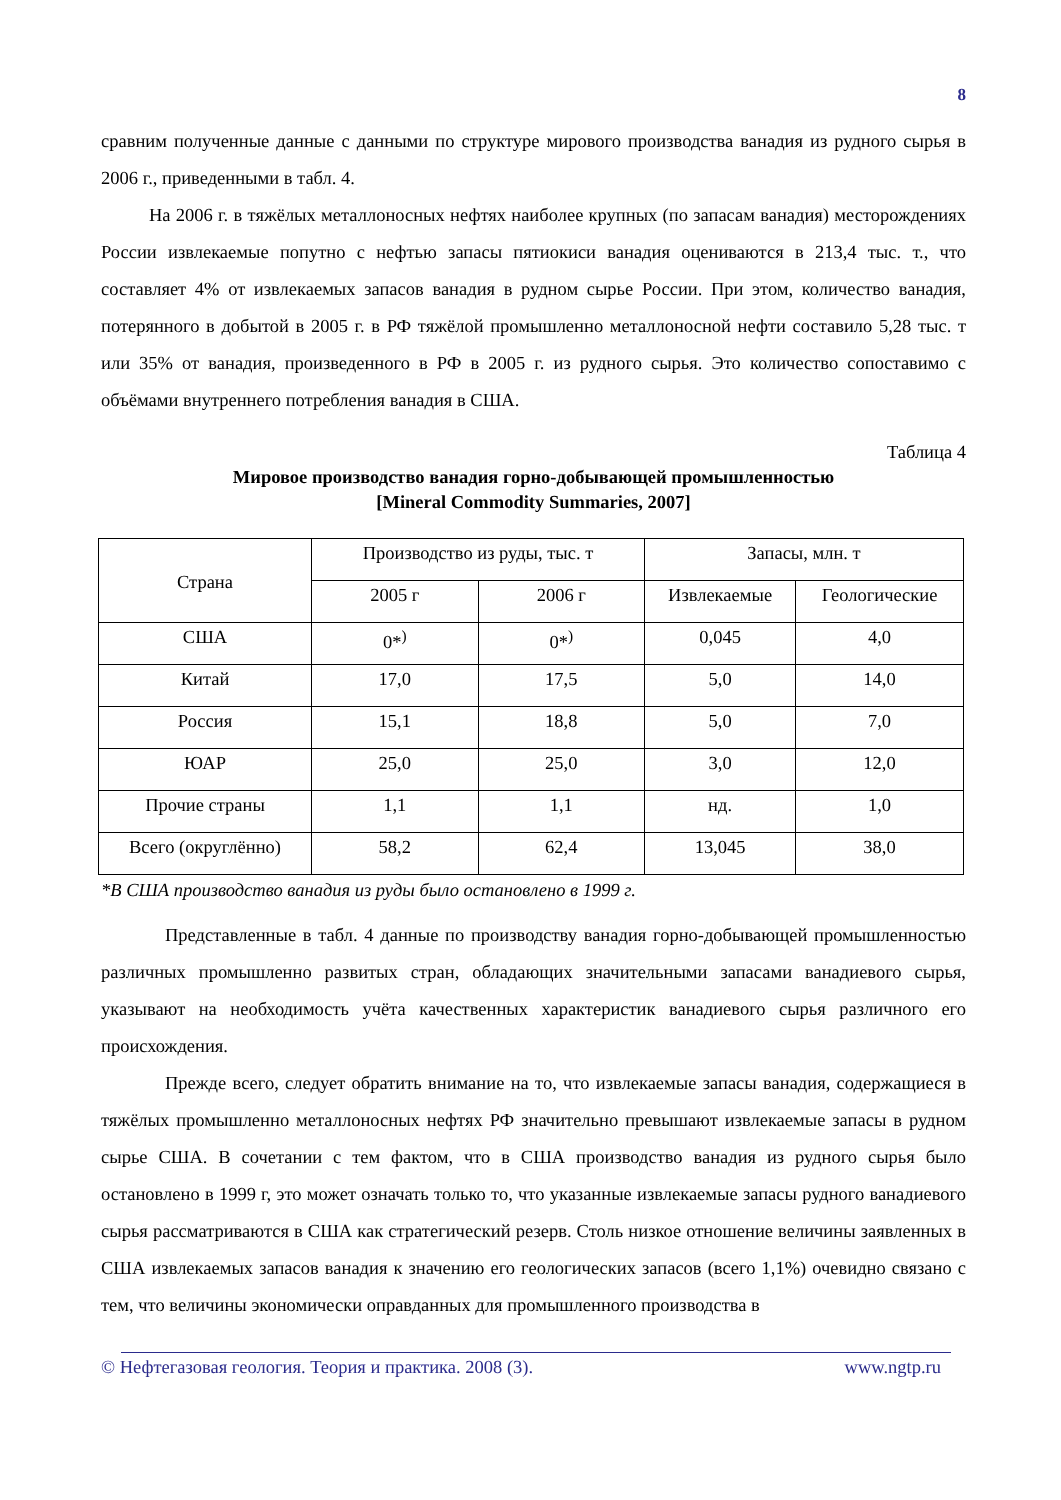8
сравним полученные данные с данными по структуре мирового производства ванадия из рудного сырья в 2006 г., приведенными в табл. 4.
На 2006 г. в тяжёлых металлоносных нефтях наиболее крупных (по запасам ванадия) месторождениях России извлекаемые попутно с нефтью запасы пятиокиси ванадия оцениваются в 213,4 тыс. т., что составляет 4% от извлекаемых запасов ванадия в рудном сырье России. При этом, количество ванадия, потерянного в добытой в 2005 г. в РФ тяжёлой промышленно металлоносной нефти составило 5,28 тыс. т или 35% от ванадия, произведенного в РФ в 2005 г. из рудного сырья. Это количество сопоставимо с объёмами внутреннего потребления ванадия в США.
Таблица 4
Мировое производство ванадия горно-добывающей промышленностью
[Mineral Commodity Summaries, 2007]
| Страна | Производство из руды, тыс. т | | Запасы, млн. т | |
| --- | --- | --- | --- | --- |
| | 2005 г | 2006 г | Извлекаемые | Геологические |
| США | 0*<sup>)</sup> | 0*<sup>)</sup> | 0,045 | 4,0 |
| Китай | 17,0 | 17,5 | 5,0 | 14,0 |
| Россия | 15,1 | 18,8 | 5,0 | 7,0 |
| ЮАР | 25,0 | 25,0 | 3,0 | 12,0 |
| Прочие страны | 1,1 | 1,1 | нд. | 1,0 |
| Всего (округлённо) | 58,2 | 62,4 | 13,045 | 38,0 |
*В США производство ванадия из руды было остановлено в 1999 г.
Представленные в табл. 4 данные по производству ванадия горно-добывающей промышленностью различных промышленно развитых стран, обладающих значительными запасами ванадиевого сырья, указывают на необходимость учёта качественных характеристик ванадиевого сырья различного его происхождения.
Прежде всего, следует обратить внимание на то, что извлекаемые запасы ванадия, содержащиеся в тяжёлых промышленно металлоносных нефтях РФ значительно превышают извлекаемые запасы в рудном сырье США. В сочетании с тем фактом, что в США производство ванадия из рудного сырья было остановлено в 1999 г, это может означать только то, что указанные извлекаемые запасы рудного ванадиевого сырья рассматриваются в США как стратегический резерв. Столь низкое отношение величины заявленных в США извлекаемых запасов ванадия к значению его геологических запасов (всего 1,1%) очевидно связано с тем, что величины экономически оправданных для промышленного производства в
© Нефтегазовая геология. Теория и практика. 2008 (3). www.ngtp.ru